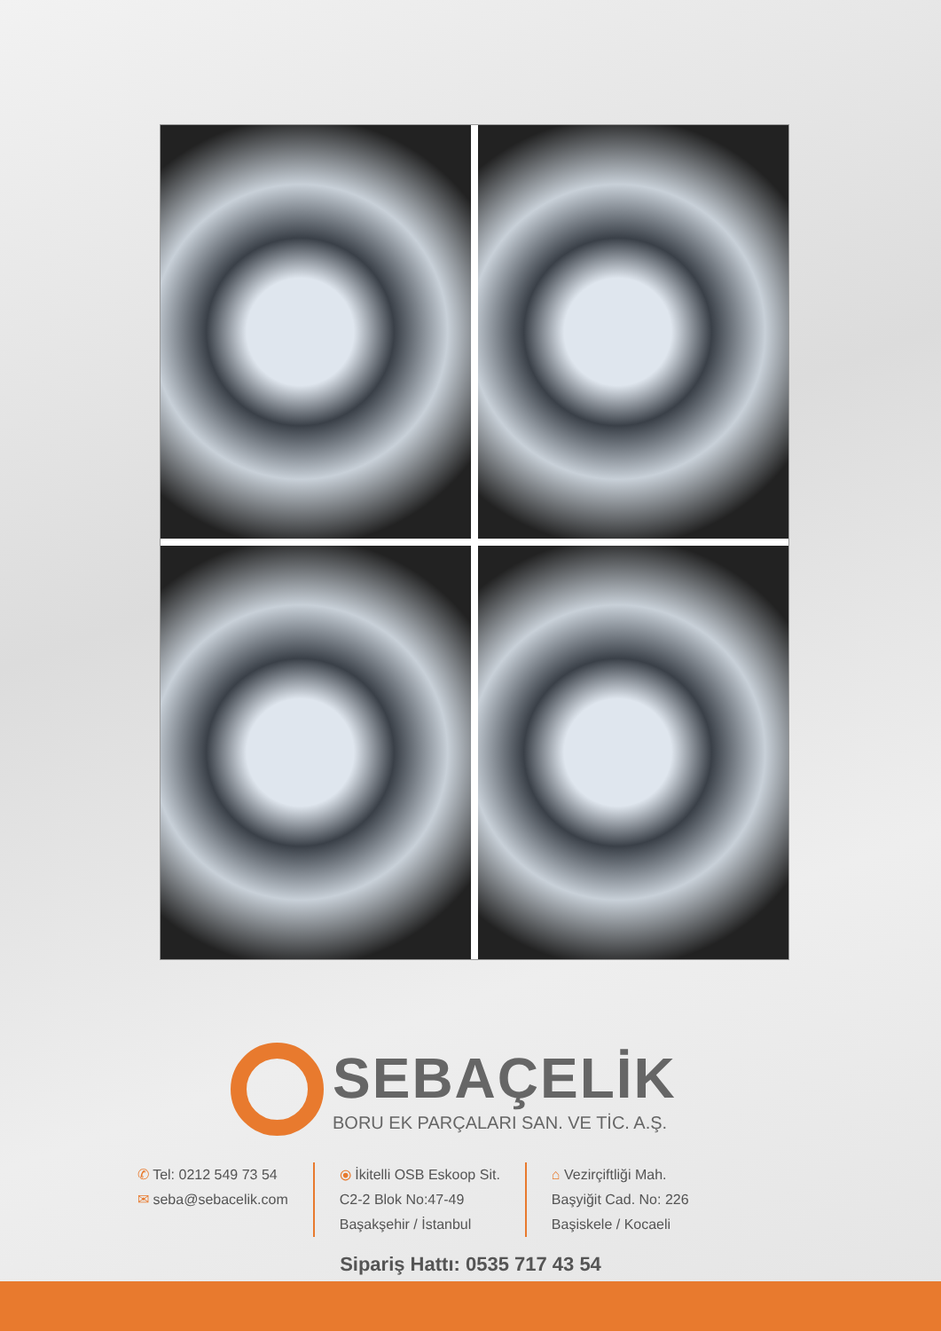SEBAÇELİK
BORU EK PARÇALARI SAN. VE TİC. A.Ş.
✆ Tel: 0212 549 73 54
✉ seba@sebacelik.com
⦿ İkitelli OSB Eskoop Sit.
C2-2 Blok No:47-49
Başakşehir / İstanbul
⌂ Vezirçiftliği Mah.
Başyiğit Cad. No: 226
Başiskele / Kocaeli
Sipariş Hattı: 0535 717 43 54